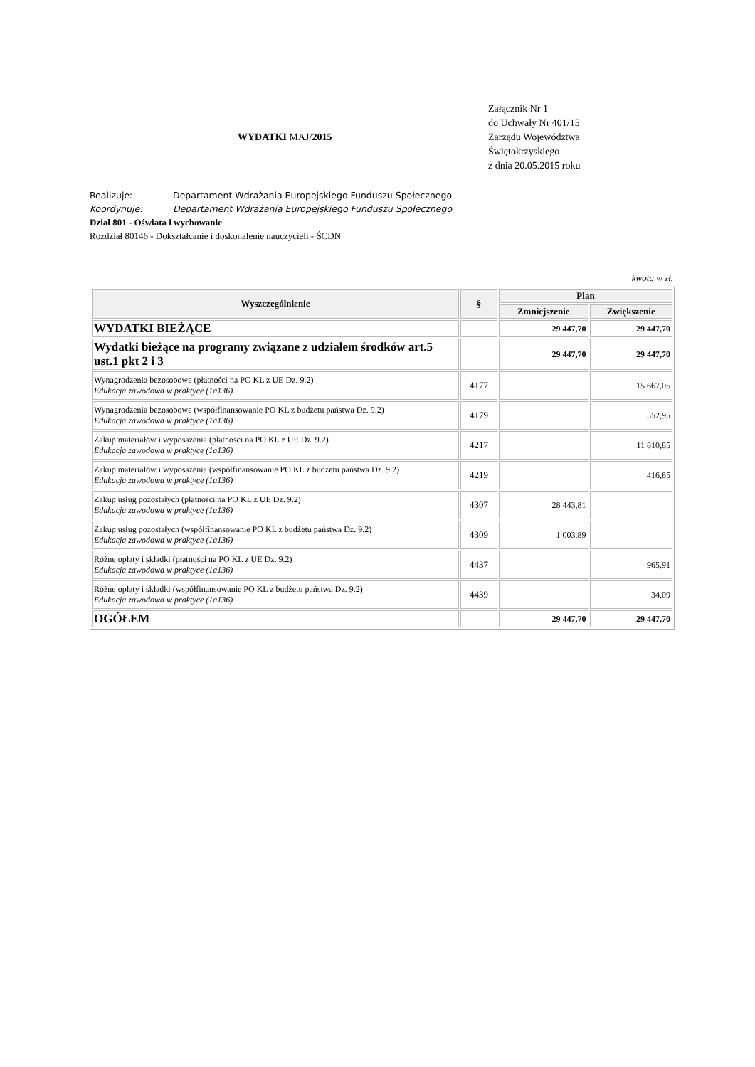WYDATKI MAJ/2015
Załącznik Nr 1
do Uchwały Nr 401/15
Zarządu Województwa
Świętokrzyskiego
z dnia 20.05.2015 roku
Realizuje: Departament Wdrażania Europejskiego Funduszu Społecznego
Koordynuje: Departament Wdrażania Europejskiego Funduszu Społecznego
Dział 801 - Oświata i wychowanie
Rozdział 80146 - Dokształcanie i doskonalenie nauczycieli - ŚCDN
kwota w zł.
| Wyszczególnienie | § | Plan | |
| --- | --- | --- | --- |
| | | Zmniejszenie | Zwiększenie |
| WYDATKI BIEŻĄCE | | 29 447,70 | 29 447,70 |
| Wydatki bieżące na programy związane z udziałem środków art.5 ust.1 pkt 2 i 3 | | 29 447,70 | 29 447,70 |
| Wynagrodzenia bezosobowe (płatności na PO KL z UE Dz. 9.2) Edukacja zawodowa w praktyce (1a136) | 4177 | | 15 667,05 |
| Wynagrodzenia bezosobowe (współfinansowanie PO KL z budżetu państwa Dz. 9.2) Edukacja zawodowa w praktyce (1a136) | 4179 | | 552,95 |
| Zakup materiałów i wyposażenia (płatności na PO KL z UE Dz. 9.2) Edukacja zawodowa w praktyce (1a136) | 4217 | | 11 810,85 |
| Zakup materiałów i wyposażenia (współfinansowanie PO KL z budżetu państwa Dz. 9.2) Edukacja zawodowa w praktyce (1a136) | 4219 | | 416,85 |
| Zakup usług pozostałych (płatności na PO KL z UE Dz. 9.2) Edukacja zawodowa w praktyce (1a136) | 4307 | 28 443,81 | |
| Zakup usług pozostałych (współfinansowanie PO KL z budżetu państwa Dz. 9.2) Edukacja zawodowa w praktyce (1a136) | 4309 | 1 003,89 | |
| Różne opłaty i składki (płatności na PO KL z UE Dz. 9.2) Edukacja zawodowa w praktyce (1a136) | 4437 | | 965,91 |
| Różne opłaty i składki (współfinansowanie PO KL z budżetu państwa Dz. 9.2) Edukacja zawodowa w praktyce (1a136) | 4439 | | 34,09 |
| OGÓŁEM | | 29 447,70 | 29 447,70 |